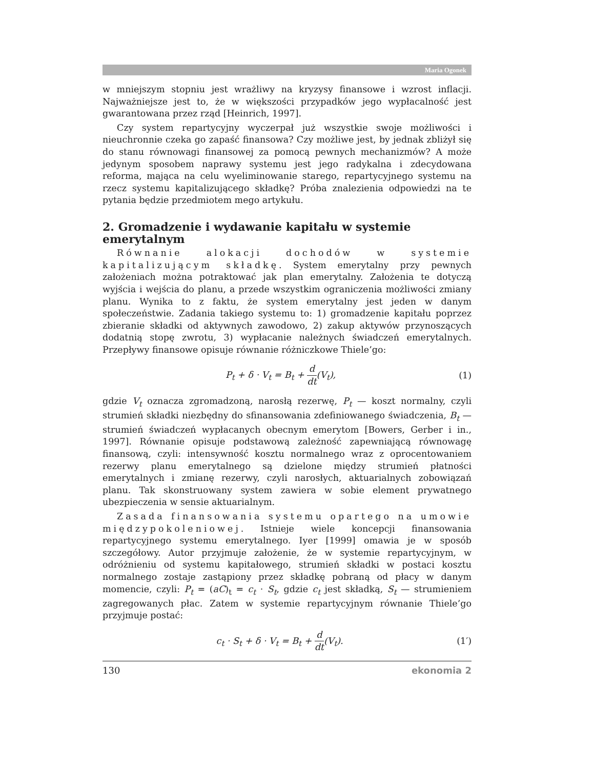Maria Ogonek
w mniejszym stopniu jest wrażliwy na kryzysy finansowe i wzrost inflacji. Najważniejsze jest to, że w większości przypadków jego wypłacalność jest gwarantowana przez rząd [Heinrich, 1997].
Czy system repartycyjny wyczerpał już wszystkie swoje możliwości i nieuchronnie czeka go zapaść finansowa? Czy możliwe jest, by jednak zbliżył się do stanu równowagi finansowej za pomocą pewnych mechanizmów? A może jedynym sposobem naprawy systemu jest jego radykalna i zdecydowana reforma, mająca na celu wyeliminowanie starego, repartycyjnego systemu na rzecz systemu kapitalizującego składkę? Próba znalezienia odpowiedzi na te pytania będzie przedmiotem mego artykułu.
2. Gromadzenie i wydawanie kapitału w systemie emerytalnym
Równanie alokacji dochodów w systemie kapitalizującym składkę. System emerytalny przy pewnych założeniach można potraktować jak plan emerytalny. Założenia te dotyczą wyjścia i wejścia do planu, a przede wszystkim ograniczenia możliwości zmiany planu. Wynika to z faktu, że system emerytalny jest jeden w danym społeczeństwie. Zadania takiego systemu to: 1) gromadzenie kapitału poprzez zbieranie składki od aktywnych zawodowo, 2) zakup aktywów przynoszących dodatnią stopę zwrotu, 3) wypłacanie należnych świadczeń emerytalnych. Przepływy finansowe opisuje równanie różniczkowe Thiele’go:
P<sub>t</sub> + δ · V<sub>t</sub> = B<sub>t</sub> + d dt(V<sub>t</sub>), (1)
gdzie V<sub>t</sub> oznacza zgromadzoną, narosłą rezerwę, P<sub>t</sub> — koszt normalny, czyli strumień składki niezbędny do sfinansowania zdefiniowanego świadczenia, B<sub>t</sub> — strumień świadczeń wypłacanych obecnym emerytom [Bowers, Gerber i in., 1997]. Równanie opisuje podstawową zależność zapewniającą równowagę finansową, czyli: intensywność kosztu normalnego wraz z oprocentowaniem rezerwy planu emerytalnego są dzielone między strumień płatności emerytalnych i zmianę rezerwy, czyli narosłych, aktuarialnych zobowiązań planu. Tak skonstruowany system zawiera w sobie element prywatnego ubezpieczenia w sensie aktuarialnym.
Zasada finansowania systemu opartego na umowie międzypokoleniowej. Istnieje wiele koncepcji finansowania repartycyjnego systemu emerytalnego. Iyer [1999] omawia je w sposób szczegółowy. Autor przyjmuje założenie, że w systemie repartycyjnym, w odróżnieniu od systemu kapitałowego, strumień składki w postaci kosztu normalnego zostaje zastąpiony przez składkę pobraną od płacy w danym momencie, czyli: P<sub>t</sub> = (aC)<sub>t</sub> = c<sub>t</sub> · S<sub>t</sub>, gdzie c<sub>t</sub> jest składką, S<sub>t</sub> — strumieniem zagregowanych płac. Zatem w systemie repartycyjnym równanie Thiele’go przyjmuje postać:
c<sub>t</sub> · S<sub>t</sub> + δ · V<sub>t</sub> = B<sub>t</sub> + d dt(V<sub>t</sub>).
(1′)
130 ekonomia 2